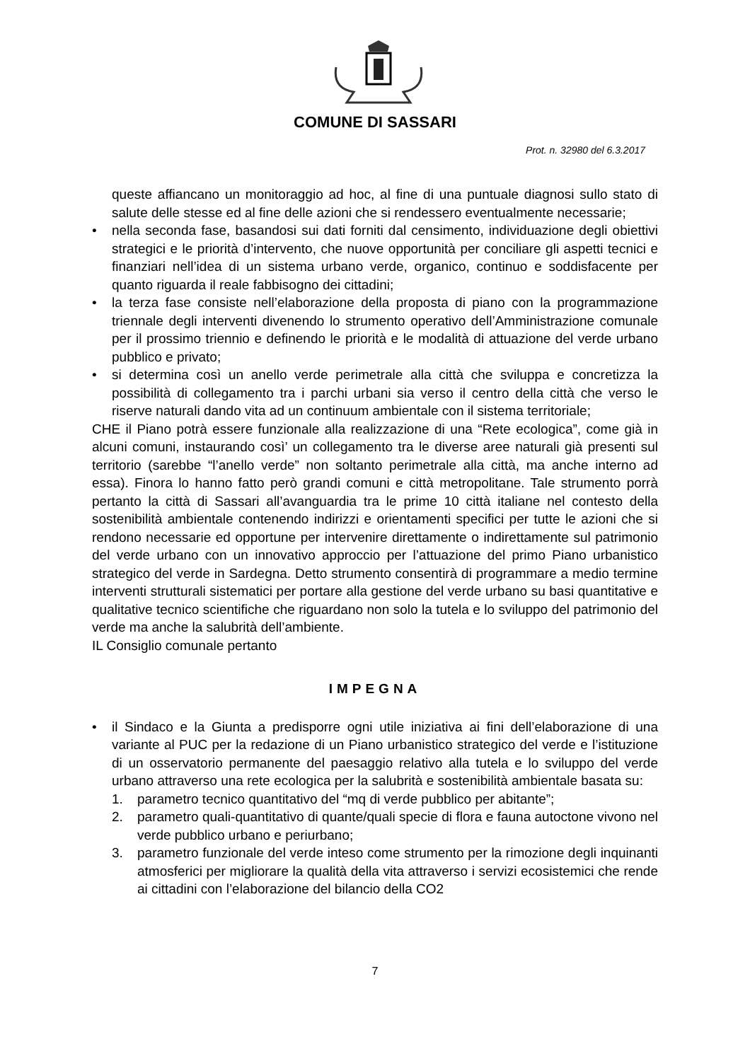COMUNE DI SASSARI
Prot. n. 32980 del 6.3.2017
queste affiancano un monitoraggio ad hoc, al fine di una puntuale diagnosi sullo stato di salute delle stesse ed al fine delle azioni che si rendessero eventualmente necessarie;
• nella seconda fase, basandosi sui dati forniti dal censimento, individuazione degli obiettivi strategici e le priorità d’intervento, che nuove opportunità per conciliare gli aspetti tecnici e finanziari nell’idea di un sistema urbano verde, organico, continuo e soddisfacente per quanto riguarda il reale fabbisogno dei cittadini;
• la terza fase consiste nell’elaborazione della proposta di piano con la programmazione triennale degli interventi divenendo lo strumento operativo dell’Amministrazione comunale per il prossimo triennio e definendo le priorità e le modalità di attuazione del verde urbano pubblico e privato;
• si determina così un anello verde perimetrale alla città che sviluppa e concretizza la possibilità di collegamento tra i parchi urbani sia verso il centro della città che verso le riserve naturali dando vita ad un continuum ambientale con il sistema territoriale;
CHE il Piano potrà essere funzionale alla realizzazione di una “Rete ecologica”, come già in alcuni comuni, instaurando così’ un collegamento tra le diverse aree naturali già presenti sul territorio (sarebbe “l’anello verde” non soltanto perimetrale alla città, ma anche interno ad essa). Finora lo hanno fatto però grandi comuni e città metropolitane. Tale strumento porrà pertanto la città di Sassari all’avanguardia tra le prime 10 città italiane nel contesto della sostenibilità ambientale contenendo indirizzi e orientamenti specifici per tutte le azioni che si rendono necessarie ed opportune per intervenire direttamente o indirettamente sul patrimonio del verde urbano con un innovativo approccio per l’attuazione del primo Piano urbanistico strategico del verde in Sardegna. Detto strumento consentirà di programmare a medio termine interventi strutturali sistematici per portare alla gestione del verde urbano su basi quantitative e qualitative tecnico scientifiche che riguardano non solo la tutela e lo sviluppo del patrimonio del verde ma anche la salubrità dell’ambiente.
IL Consiglio comunale pertanto
IMPEGNA
• il Sindaco e la Giunta a predisporre ogni utile iniziativa ai fini dell’elaborazione di una variante al PUC per la redazione di un Piano urbanistico strategico del verde e l’istituzione di un osservatorio permanente del paesaggio relativo alla tutela e lo sviluppo del verde urbano attraverso una rete ecologica per la salubrità e sostenibilità ambientale basata su:
1. parametro tecnico quantitativo del “mq di verde pubblico per abitante”;
2. parametro quali-quantitativo di quante/quali specie di flora e fauna autoctone vivono nel verde pubblico urbano e periurbano;
3. parametro funzionale del verde inteso come strumento per la rimozione degli inquinanti atmosferici per migliorare la qualità della vita attraverso i servizi ecosistemici che rende ai cittadini con l’elaborazione del bilancio della CO2
7